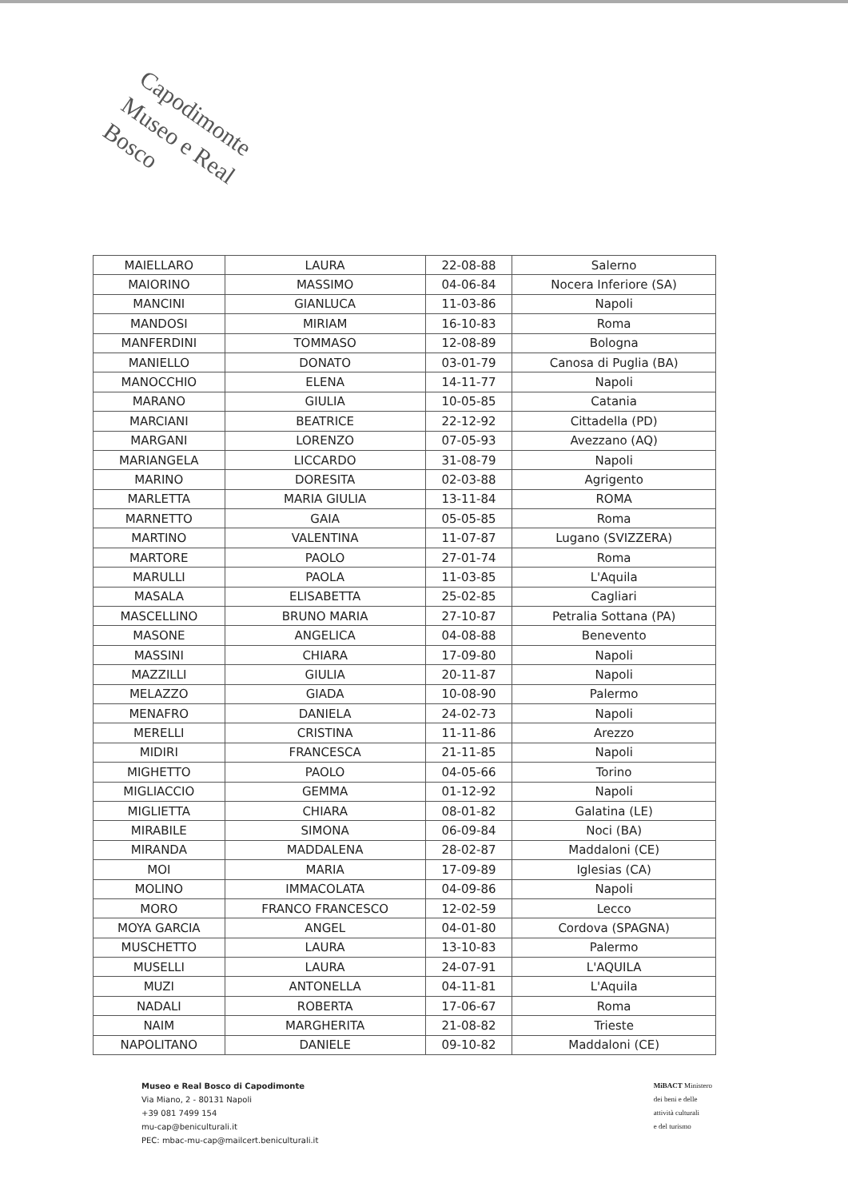Capodimonte
Museo e Real Bosco
| MAIELLARO | LAURA | 22-08-88 | Salerno |
| MAIORINO | MASSIMO | 04-06-84 | Nocera Inferiore (SA) |
| MANCINI | GIANLUCA | 11-03-86 | Napoli |
| MANDOSI | MIRIAM | 16-10-83 | Roma |
| MANFERDINI | TOMMASO | 12-08-89 | Bologna |
| MANIELLO | DONATO | 03-01-79 | Canosa di Puglia (BA) |
| MANOCCHIO | ELENA | 14-11-77 | Napoli |
| MARANO | GIULIA | 10-05-85 | Catania |
| MARCIANI | BEATRICE | 22-12-92 | Cittadella (PD) |
| MARGANI | LORENZO | 07-05-93 | Avezzano (AQ) |
| MARIANGELA | LICCARDO | 31-08-79 | Napoli |
| MARINO | DORESITA | 02-03-88 | Agrigento |
| MARLETTA | MARIA GIULIA | 13-11-84 | ROMA |
| MARNETTO | GAIA | 05-05-85 | Roma |
| MARTINO | VALENTINA | 11-07-87 | Lugano (SVIZZERA) |
| MARTORE | PAOLO | 27-01-74 | Roma |
| MARULLI | PAOLA | 11-03-85 | L'Aquila |
| MASALA | ELISABETTA | 25-02-85 | Cagliari |
| MASCELLINO | BRUNO MARIA | 27-10-87 | Petralia Sottana (PA) |
| MASONE | ANGELICA | 04-08-88 | Benevento |
| MASSINI | CHIARA | 17-09-80 | Napoli |
| MAZZILLI | GIULIA | 20-11-87 | Napoli |
| MELAZZO | GIADA | 10-08-90 | Palermo |
| MENAFRO | DANIELA | 24-02-73 | Napoli |
| MERELLI | CRISTINA | 11-11-86 | Arezzo |
| MIDIRI | FRANCESCA | 21-11-85 | Napoli |
| MIGHETTO | PAOLO | 04-05-66 | Torino |
| MIGLIACCIO | GEMMA | 01-12-92 | Napoli |
| MIGLIETTA | CHIARA | 08-01-82 | Galatina (LE) |
| MIRABILE | SIMONA | 06-09-84 | Noci (BA) |
| MIRANDA | MADDALENA | 28-02-87 | Maddaloni (CE) |
| MOI | MARIA | 17-09-89 | Iglesias (CA) |
| MOLINO | IMMACOLATA | 04-09-86 | Napoli |
| MORO | FRANCO FRANCESCO | 12-02-59 | Lecco |
| MOYA GARCIA | ANGEL | 04-01-80 | Cordova (SPAGNA) |
| MUSCHETTO | LAURA | 13-10-83 | Palermo |
| MUSELLI | LAURA | 24-07-91 | L'AQUILA |
| MUZI | ANTONELLA | 04-11-81 | L'Aquila |
| NADALI | ROBERTA | 17-06-67 | Roma |
| NAIM | MARGHERITA | 21-08-82 | Trieste |
| NAPOLITANO | DANIELE | 09-10-82 | Maddaloni (CE) |
MiBACT Ministero
dei beni e delle
attività culturali
e del turismo
Museo e Real Bosco di Capodimonte
Via Miano, 2 - 80131 Napoli
+39 081 7499 154
mu-cap@beniculturali.it
PEC: mbac-mu-cap@mailcert.beniculturali.it